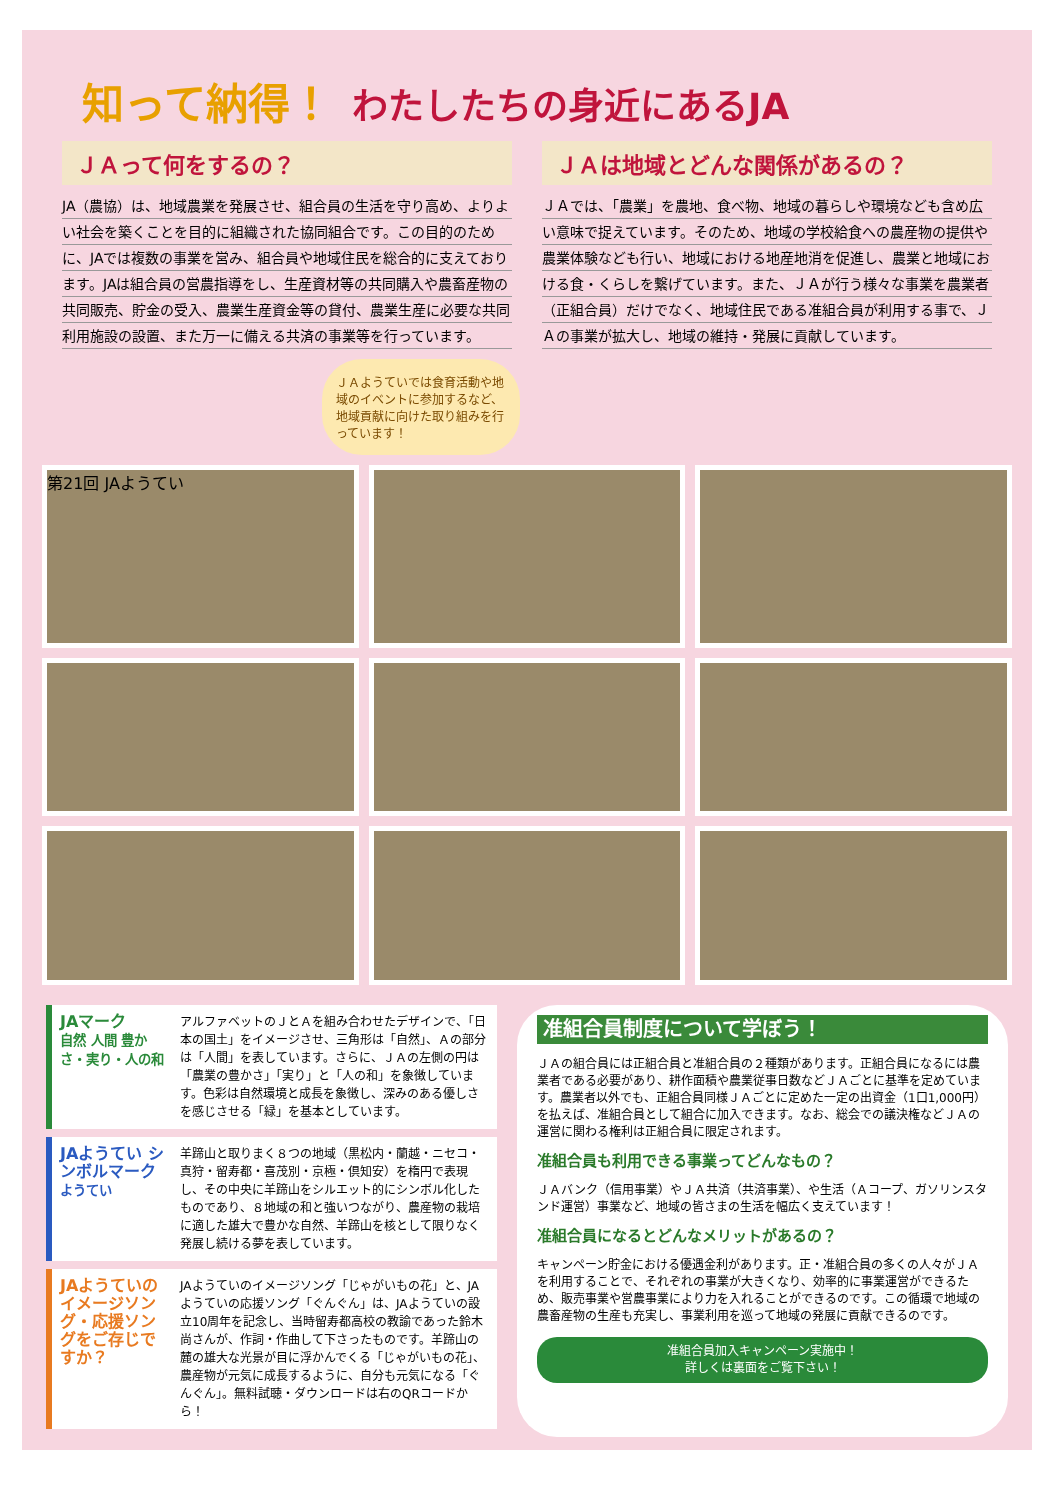知って納得！ わたしたちの身近にあるJA
ＪＡって何をするの？
JA（農協）は、地域農業を発展させ、組合員の生活を守り高め、よりよい社会を築くことを目的に組織された協同組合です。この目的のために、JAでは複数の事業を営み、組合員や地域住民を総合的に支えております。JAは組合員の営農指導をし、生産資材等の共同購入や農畜産物の共同販売、貯金の受入、農業生産資金等の貸付、農業生産に必要な共同利用施設の設置、また万一に備える共済の事業等を行っています。
ＪＡは地域とどんな関係があるの？
ＪＡでは、「農業」を農地、食べ物、地域の暮らしや環境なども含め広い意味で捉えています。そのため、地域の学校給食への農産物の提供や農業体験なども行い、地域における地産地消を促進し、農業と地域における食・くらしを繋げています。また、ＪＡが行う様々な事業を農業者（正組合員）だけでなく、地域住民である准組合員が利用する事で、ＪＡの事業が拡大し、地域の維持・発展に貢献しています。
ＪＡようていでは食育活動や地域のイベントに参加するなど、地域貢献に向けた取り組みを行っています！
第21回 JAようてい
JAマーク
自然 人間 豊かさ・実り・人の和
アルファベットのＪとＡを組み合わせたデザインで、「日本の国土」をイメージさせ、三角形は「自然」、Ａの部分は「人間」を表しています。さらに、ＪＡの左側の円は「農業の豊かさ」「実り」と「人の和」を象徴しています。色彩は自然環境と成長を象徴し、深みのある優しさを感じさせる「緑」を基本としています。
JAようてい シンボルマーク
ようてい
羊蹄山と取りまく８つの地域（黒松内・蘭越・ニセコ・真狩・留寿都・喜茂別・京極・倶知安）を楕円で表現し、その中央に羊蹄山をシルエット的にシンボル化したものであり、８地域の和と強いつながり、農産物の栽培に適した雄大で豊かな自然、羊蹄山を核として限りなく発展し続ける夢を表しています。
JAようていのイメージソング・応援ソングをご存じですか？
JAようていのイメージソング「じゃがいもの花」と、JAようていの応援ソング「ぐんぐん」は、JAようていの設立10周年を記念し、当時留寿都高校の教諭であった鈴木尚さんが、作詞・作曲して下さったものです。羊蹄山の麓の雄大な光景が目に浮かんでくる「じゃがいもの花」、農産物が元気に成長するように、自分も元気になる「ぐんぐん」。無料試聴・ダウンロードは右のQRコードから！
准組合員制度について学ぼう！
ＪＡの組合員には正組合員と准組合員の２種類があります。正組合員になるには農業者である必要があり、耕作面積や農業従事日数などＪＡごとに基準を定めています。農業者以外でも、正組合員同様ＪＡごとに定めた一定の出資金（1口1,000円）を払えば、准組合員として組合に加入できます。なお、総会での議決権などＪＡの運営に関わる権利は正組合員に限定されます。
准組合員も利用できる事業ってどんなもの？
ＪＡバンク（信用事業）やＪＡ共済（共済事業）、や生活（Ａコープ、ガソリンスタンド運営）事業など、地域の皆さまの生活を幅広く支えています！
准組合員になるとどんなメリットがあるの？
キャンペーン貯金における優遇金利があります。正・准組合員の多くの人々がＪＡを利用することで、それぞれの事業が大きくなり、効率的に事業運営ができるため、販売事業や営農事業により力を入れることができるのです。この循環で地域の農畜産物の生産も充実し、事業利用を巡って地域の発展に貢献できるのです。
准組合員加入キャンペーン実施中！
詳しくは裏面をご覧下さい！